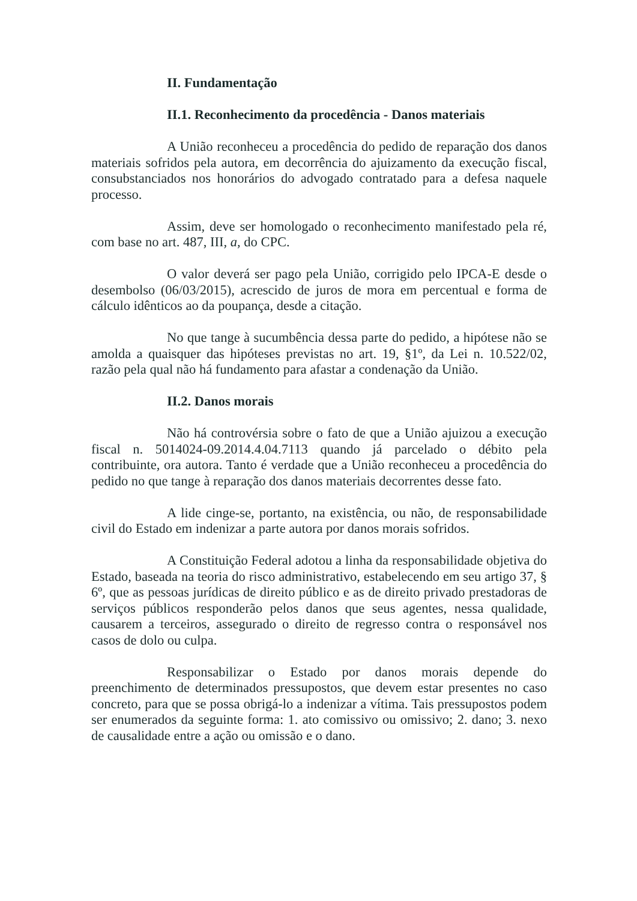II. Fundamentação
II.1. Reconhecimento da procedência - Danos materiais
A União reconheceu a procedência do pedido de reparação dos danos materiais sofridos pela autora, em decorrência do ajuizamento da execução fiscal, consubstanciados nos honorários do advogado contratado para a defesa naquele processo.
Assim, deve ser homologado o reconhecimento manifestado pela ré, com base no art. 487, III, a, do CPC.
O valor deverá ser pago pela União, corrigido pelo IPCA-E desde o desembolso (06/03/2015), acrescido de juros de mora em percentual e forma de cálculo idênticos ao da poupança, desde a citação.
No que tange à sucumbência dessa parte do pedido, a hipótese não se amolda a quaisquer das hipóteses previstas no art. 19, §1º, da Lei n. 10.522/02, razão pela qual não há fundamento para afastar a condenação da União.
II.2. Danos morais
Não há controvérsia sobre o fato de que a União ajuizou a execução fiscal n. 5014024-09.2014.4.04.7113 quando já parcelado o débito pela contribuinte, ora autora. Tanto é verdade que a União reconheceu a procedência do pedido no que tange à reparação dos danos materiais decorrentes desse fato.
A lide cinge-se, portanto, na existência, ou não, de responsabilidade civil do Estado em indenizar a parte autora por danos morais sofridos.
A Constituição Federal adotou a linha da responsabilidade objetiva do Estado, baseada na teoria do risco administrativo, estabelecendo em seu artigo 37, § 6º, que as pessoas jurídicas de direito público e as de direito privado prestadoras de serviços públicos responderão pelos danos que seus agentes, nessa qualidade, causarem a terceiros, assegurado o direito de regresso contra o responsável nos casos de dolo ou culpa.
Responsabilizar o Estado por danos morais depende do preenchimento de determinados pressupostos, que devem estar presentes no caso concreto, para que se possa obrigá-lo a indenizar a vítima. Tais pressupostos podem ser enumerados da seguinte forma: 1. ato comissivo ou omissivo; 2. dano; 3. nexo de causalidade entre a ação ou omissão e o dano.